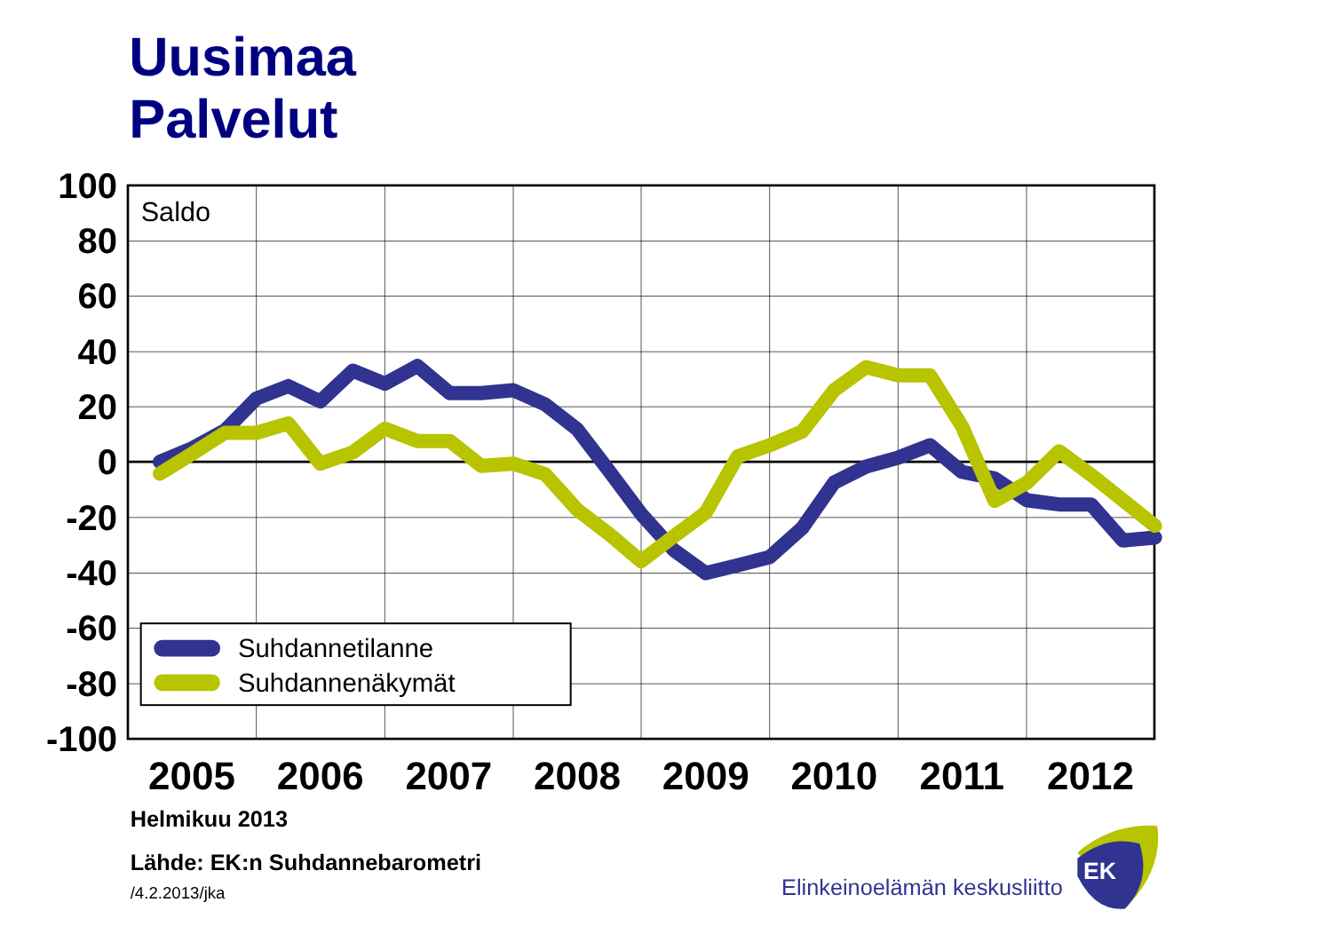Uusimaa
Palvelut
100
80
60
40
20
0
-20
-40
-60
-80
-100
Saldo
Suhdannetilanne
Suhdannenäkymät
2005
2006
2007
2008
2009
2010
2011
2012
Helmikuu 2013
Lähde: EK:n Suhdannebarometri
/4.2.2013/jka
Elinkeinoelämän keskusliitto
EK